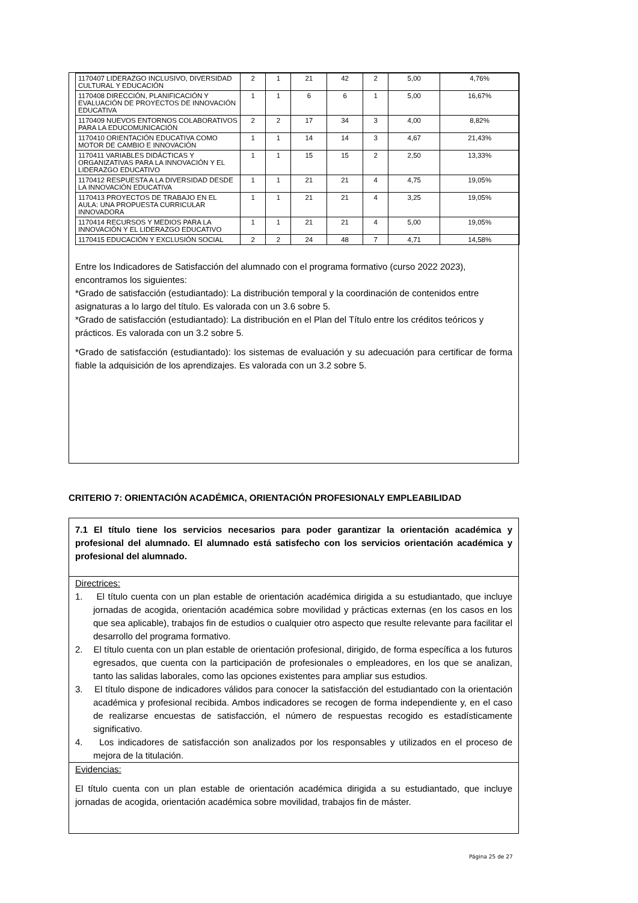| 1170407 LIDERAZGO INCLUSIVO, DIVERSIDAD CULTURAL Y EDUCACIÓN | 2 | 1 | 21 | 42 | 2 | 5,00 | 4,76% |
| 1170408 DIRECCIÓN, PLANIFICACIÓN Y EVALUACIÓN DE PROYECTOS DE INNOVACIÓN EDUCATIVA | 1 | 1 | 6 | 6 | 1 | 5,00 | 16,67% |
| 1170409 NUEVOS ENTORNOS COLABORATIVOS PARA LA EDUCOMUNICACIÓN | 2 | 2 | 17 | 34 | 3 | 4,00 | 8,82% |
| 1170410 ORIENTACIÓN EDUCATIVA COMO MOTOR DE CAMBIO E INNOVACIÓN | 1 | 1 | 14 | 14 | 3 | 4,67 | 21,43% |
| 1170411 VARIABLES DIDÁCTICAS Y ORGANIZATIVAS PARA LA INNOVACIÓN Y EL LIDERAZGO EDUCATIVO | 1 | 1 | 15 | 15 | 2 | 2,50 | 13,33% |
| 1170412 RESPUESTA A LA DIVERSIDAD DESDE LA INNOVACIÓN EDUCATIVA | 1 | 1 | 21 | 21 | 4 | 4,75 | 19,05% |
| 1170413 PROYECTOS DE TRABAJO EN EL AULA: UNA PROPUESTA CURRICULAR INNOVADORA | 1 | 1 | 21 | 21 | 4 | 3,25 | 19,05% |
| 1170414 RECURSOS Y MEDIOS PARA LA INNOVACIÓN Y EL LIDERAZGO EDUCATIVO | 1 | 1 | 21 | 21 | 4 | 5,00 | 19,05% |
| 1170415 EDUCACIÓN Y EXCLUSIÓN SOCIAL | 2 | 2 | 24 | 48 | 7 | 4,71 | 14,58% |
Entre los Indicadores de Satisfacción del alumnado con el programa formativo (curso 2022 2023), encontramos los siguientes:
*Grado de satisfacción (estudiantado): La distribución temporal y la coordinación de contenidos entre asignaturas a lo largo del título. Es valorada con un 3.6 sobre 5.
*Grado de satisfacción (estudiantado): La distribución en el Plan del Título entre los créditos teóricos y prácticos. Es valorada con un 3.2 sobre 5.
*Grado de satisfacción (estudiantado): los sistemas de evaluación y su adecuación para certificar de forma fiable la adquisición de los aprendizajes. Es valorada con un 3.2 sobre 5.
CRITERIO 7: ORIENTACIÓN ACADÉMICA, ORIENTACIÓN PROFESIONALY EMPLEABILIDAD
7.1 El título tiene los servicios necesarios para poder garantizar la orientación académica y profesional del alumnado. El alumnado está satisfecho con los servicios orientación académica y profesional del alumnado.
Directrices:
1. El título cuenta con un plan estable de orientación académica dirigida a su estudiantado, que incluye jornadas de acogida, orientación académica sobre movilidad y prácticas externas (en los casos en los que sea aplicable), trabajos fin de estudios o cualquier otro aspecto que resulte relevante para facilitar el desarrollo del programa formativo.
2. El título cuenta con un plan estable de orientación profesional, dirigido, de forma específica a los futuros egresados, que cuenta con la participación de profesionales o empleadores, en los que se analizan, tanto las salidas laborales, como las opciones existentes para ampliar sus estudios.
3. El título dispone de indicadores válidos para conocer la satisfacción del estudiantado con la orientación académica y profesional recibida. Ambos indicadores se recogen de forma independiente y, en el caso de realizarse encuestas de satisfacción, el número de respuestas recogido es estadísticamente significativo.
4. Los indicadores de satisfacción son analizados por los responsables y utilizados en el proceso de mejora de la titulación.
Evidencias:
El título cuenta con un plan estable de orientación académica dirigida a su estudiantado, que incluye jornadas de acogida, orientación académica sobre movilidad, trabajos fin de máster.
Página 25 de 27